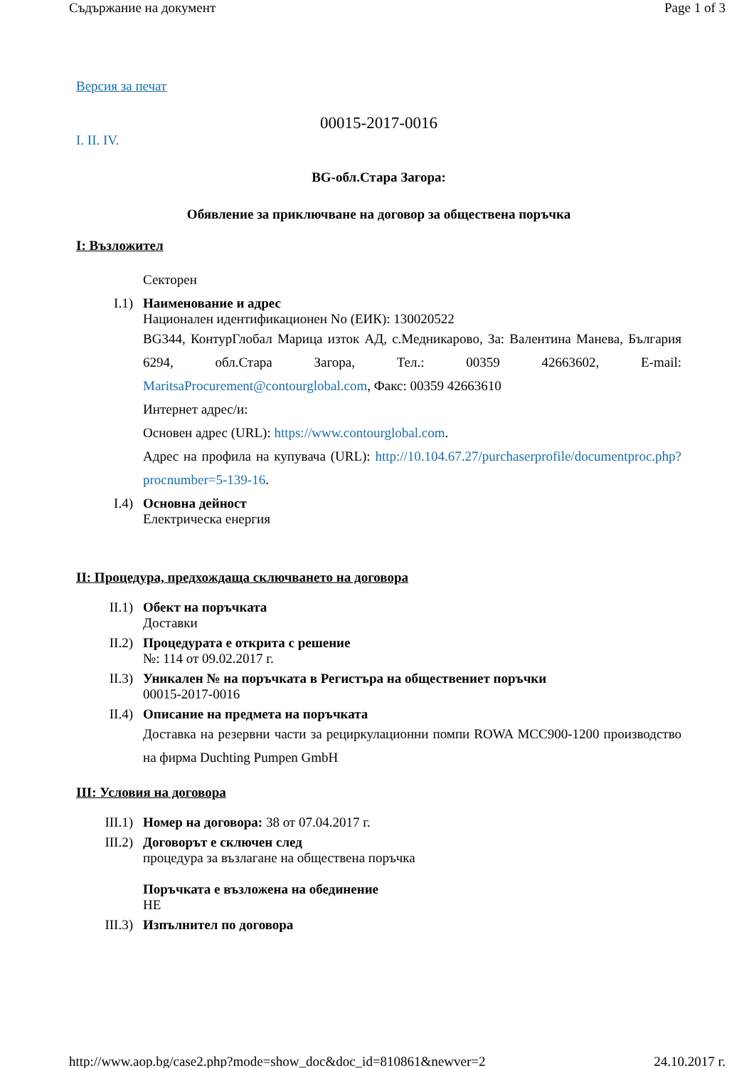Съдържание на документ Page 1 of 3
Версия за печат
00015-2017-0016
I. II. IV.
BG-обл.Стара Загора:
Обявление за приключване на договор за обществена поръчка
I: Възложител
Секторен
I.1) Наименование и адрес
Национален идентификационен No (ЕИК): 130020522
BG344, КонтурГлобал Марица изток АД, с.Медникарово, За: Валентина Манева, България 6294, обл.Стара Загора, Тел.: 00359 42663602, E-mail: MaritsaProcurement@contourglobal.com, Факс: 00359 42663610
Интернет адрес/и:
Основен адрес (URL): https://www.contourglobal.com.
Адрес на профила на купувача (URL): http://10.104.67.27/purchaserprofile/documentproc.php?procnumber=5-139-16.
I.4) Основна дейност
Електрическа енергия
II: Процедура, предхождаща сключването на договора
II.1) Обект на поръчката
Доставки
II.2) Процедурата е открита с решение
№: 114 от 09.02.2017 г.
II.3) Уникален № на поръчката в Регистъра на обществениет поръчки
00015-2017-0016
II.4) Описание на предмета на поръчката
Доставка на резервни части за рециркулационни помпи ROWA MCC900-1200 производство на фирма Duchting Pumpen GmbH
III: Условия на договора
III.1) Номер на договора: 38 от 07.04.2017 г.
III.2) Договорът е сключен след
процедура за възлагане на обществена поръчка
Поръчката е възложена на обединение
НЕ
III.3) Изпълнител по договора
http://www.aop.bg/case2.php?mode=show_doc&doc_id=810861&newver=2 24.10.2017 г.